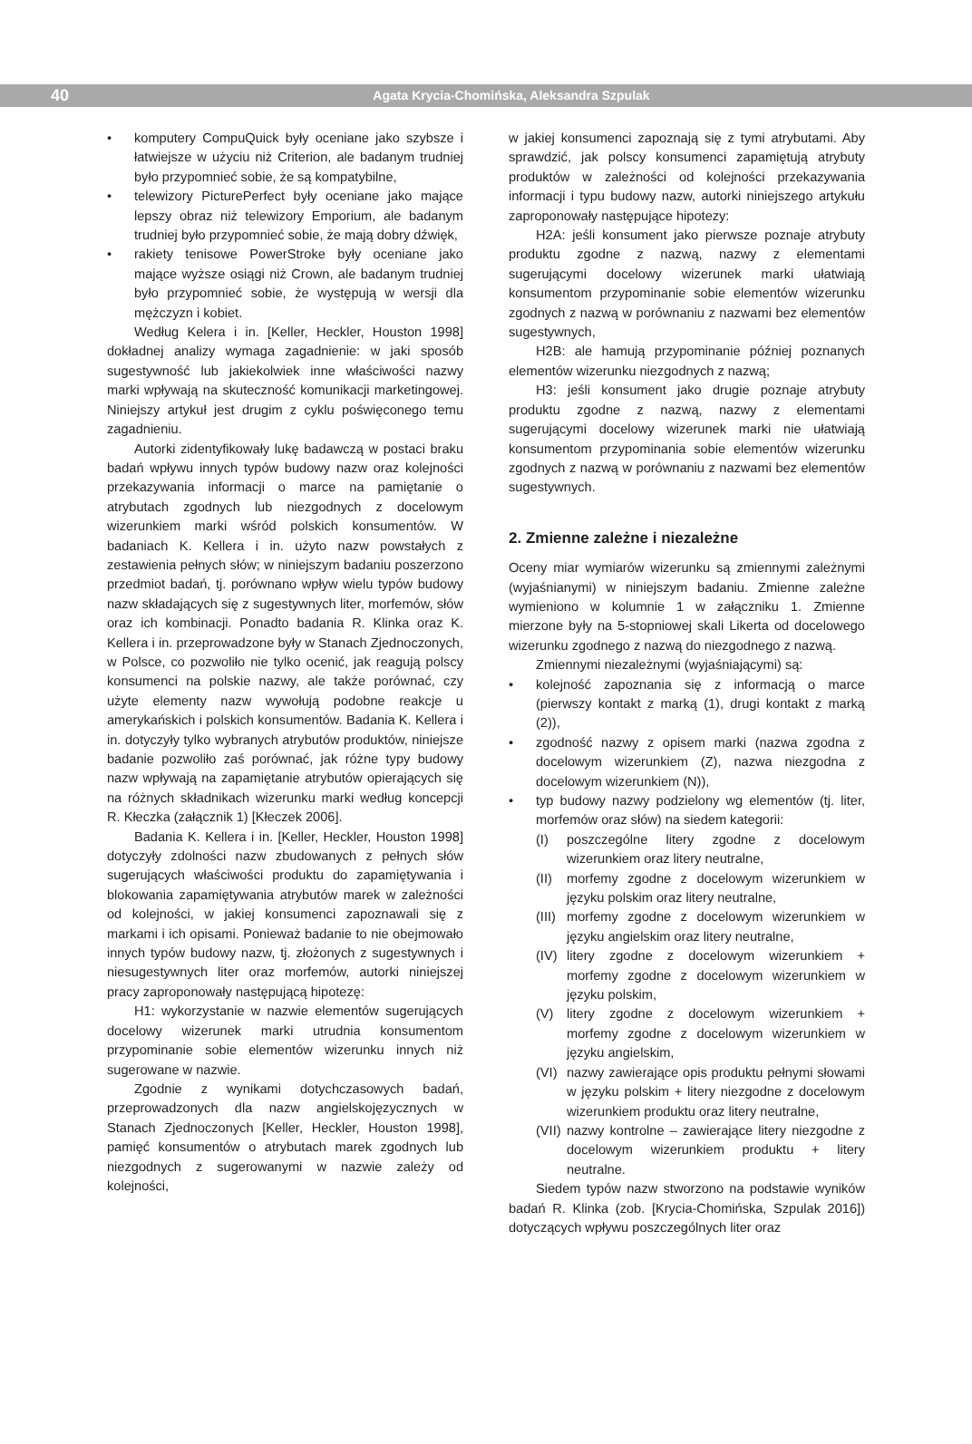40 Agata Krycia-Chomińska, Aleksandra Szpulak
• komputery CompuQuick były oceniane jako szybsze i łatwiejsze w użyciu niż Criterion, ale badanym trudniej było przypomnieć sobie, że są kompatybilne,
• telewizory PicturePerfect były oceniane jako mające lepszy obraz niż telewizory Emporium, ale badanym trudniej było przypomnieć sobie, że mają dobry dźwięk,
• rakiety tenisowe PowerStroke były oceniane jako mające wyższe osiągi niż Crown, ale badanym trudniej było przypomnieć sobie, że występują w wersji dla mężczyzn i kobiet.
Według Kelera i in. [Keller, Heckler, Houston 1998] dokładnej analizy wymaga zagadnienie: w jaki sposób sugestywność lub jakiekolwiek inne właściwości nazwy marki wpływają na skuteczność komunikacji marketingowej. Niniejszy artykuł jest drugim z cyklu poświęconego temu zagadnieniu.
Autorki zidentyfikowały lukę badawczą w postaci braku badań wpływu innych typów budowy nazw oraz kolejności przekazywania informacji o marce na pamiętanie o atrybutach zgodnych lub niezgodnych z docelowym wizerunkiem marki wśród polskich konsumentów. W badaniach K. Kellera i in. użyto nazw powstałych z zestawienia pełnych słów; w niniejszym badaniu poszerzono przedmiot badań, tj. porównano wpływ wielu typów budowy nazw składających się z sugestywnych liter, morfemów, słów oraz ich kombinacji. Ponadto badania R. Klinka oraz K. Kellera i in. przeprowadzone były w Stanach Zjednoczonych, w Polsce, co pozwoliło nie tylko ocenić, jak reagują polscy konsumenci na polskie nazwy, ale także porównać, czy użyte elementy nazw wywołują podobne reakcje u amerykańskich i polskich konsumentów. Badania K. Kellera i in. dotyczyły tylko wybranych atrybutów produktów, niniejsze badanie pozwoliło zaś porównać, jak różne typy budowy nazw wpływają na zapamiętanie atrybutów opierających się na różnych składnikach wizerunku marki według koncepcji R. Kłeczka (załącznik 1) [Kłeczek 2006].
Badania K. Kellera i in. [Keller, Heckler, Houston 1998] dotyczyły zdolności nazw zbudowanych z pełnych słów sugerujących właściwości produktu do zapamiętywania i blokowania zapamiętywania atrybutów marek w zależności od kolejności, w jakiej konsumenci zapoznawali się z markami i ich opisami. Ponieważ badanie to nie obejmowało innych typów budowy nazw, tj. złożonych z sugestywnych i niesugestywnych liter oraz morfemów, autorki niniejszej pracy zaproponowały następującą hipotezę:
H1: wykorzystanie w nazwie elementów sugerujących docelowy wizerunek marki utrudnia konsumentom przypominanie sobie elementów wizerunku innych niż sugerowane w nazwie.
Zgodnie z wynikami dotychczasowych badań, przeprowadzonych dla nazw angielskojęzycznych w Stanach Zjednoczonych [Keller, Heckler, Houston 1998], pamięć konsumentów o atrybutach marek zgodnych lub niezgodnych z sugerowanymi w nazwie zależy od kolejności,
w jakiej konsumenci zapoznają się z tymi atrybutami. Aby sprawdzić, jak polscy konsumenci zapamiętują atrybuty produktów w zależności od kolejności przekazywania informacji i typu budowy nazw, autorki niniejszego artykułu zaproponowały następujące hipotezy:
H2A: jeśli konsument jako pierwsze poznaje atrybuty produktu zgodne z nazwą, nazwy z elementami sugerującymi docelowy wizerunek marki ułatwiają konsumentom przypominanie sobie elementów wizerunku zgodnych z nazwą w porównaniu z nazwami bez elementów sugestywnych,
H2B: ale hamują przypominanie później poznanych elementów wizerunku niezgodnych z nazwą;
H3: jeśli konsument jako drugie poznaje atrybuty produktu zgodne z nazwą, nazwy z elementami sugerującymi docelowy wizerunek marki nie ułatwiają konsumentom przypominania sobie elementów wizerunku zgodnych z nazwą w porównaniu z nazwami bez elementów sugestywnych.
2. Zmienne zależne i niezależne
Oceny miar wymiarów wizerunku są zmiennymi zależnymi (wyjaśnianymi) w niniejszym badaniu. Zmienne zależne wymieniono w kolumnie 1 w załączniku 1. Zmienne mierzone były na 5-stopniowej skali Likerta od docelowego wizerunku zgodnego z nazwą do niezgodnego z nazwą.
Zmiennymi niezależnymi (wyjaśniającymi) są:
• kolejność zapoznania się z informacją o marce (pierwszy kontakt z marką (1), drugi kontakt z marką (2)),
• zgodność nazwy z opisem marki (nazwa zgodna z docelowym wizerunkiem (Z), nazwa niezgodna z docelowym wizerunkiem (N)),
• typ budowy nazwy podzielony wg elementów (tj. liter, morfemów oraz słów) na siedem kategorii:
(I) poszczególne litery zgodne z docelowym wizerunkiem oraz litery neutralne,
(II) morfemy zgodne z docelowym wizerunkiem w języku polskim oraz litery neutralne,
(III) morfemy zgodne z docelowym wizerunkiem w języku angielskim oraz litery neutralne,
(IV) litery zgodne z docelowym wizerunkiem + morfemy zgodne z docelowym wizerunkiem w języku polskim,
(V) litery zgodne z docelowym wizerunkiem + morfemy zgodne z docelowym wizerunkiem w języku angielskim,
(VI) nazwy zawierające opis produktu pełnymi słowami w języku polskim + litery niezgodne z docelowym wizerunkiem produktu oraz litery neutralne,
(VII) nazwy kontrolne – zawierające litery niezgodne z docelowym wizerunkiem produktu + litery neutralne.
Siedem typów nazw stworzono na podstawie wyników badań R. Klinka (zob. [Krycia-Chomińska, Szpulak 2016]) dotyczących wpływu poszczególnych liter oraz